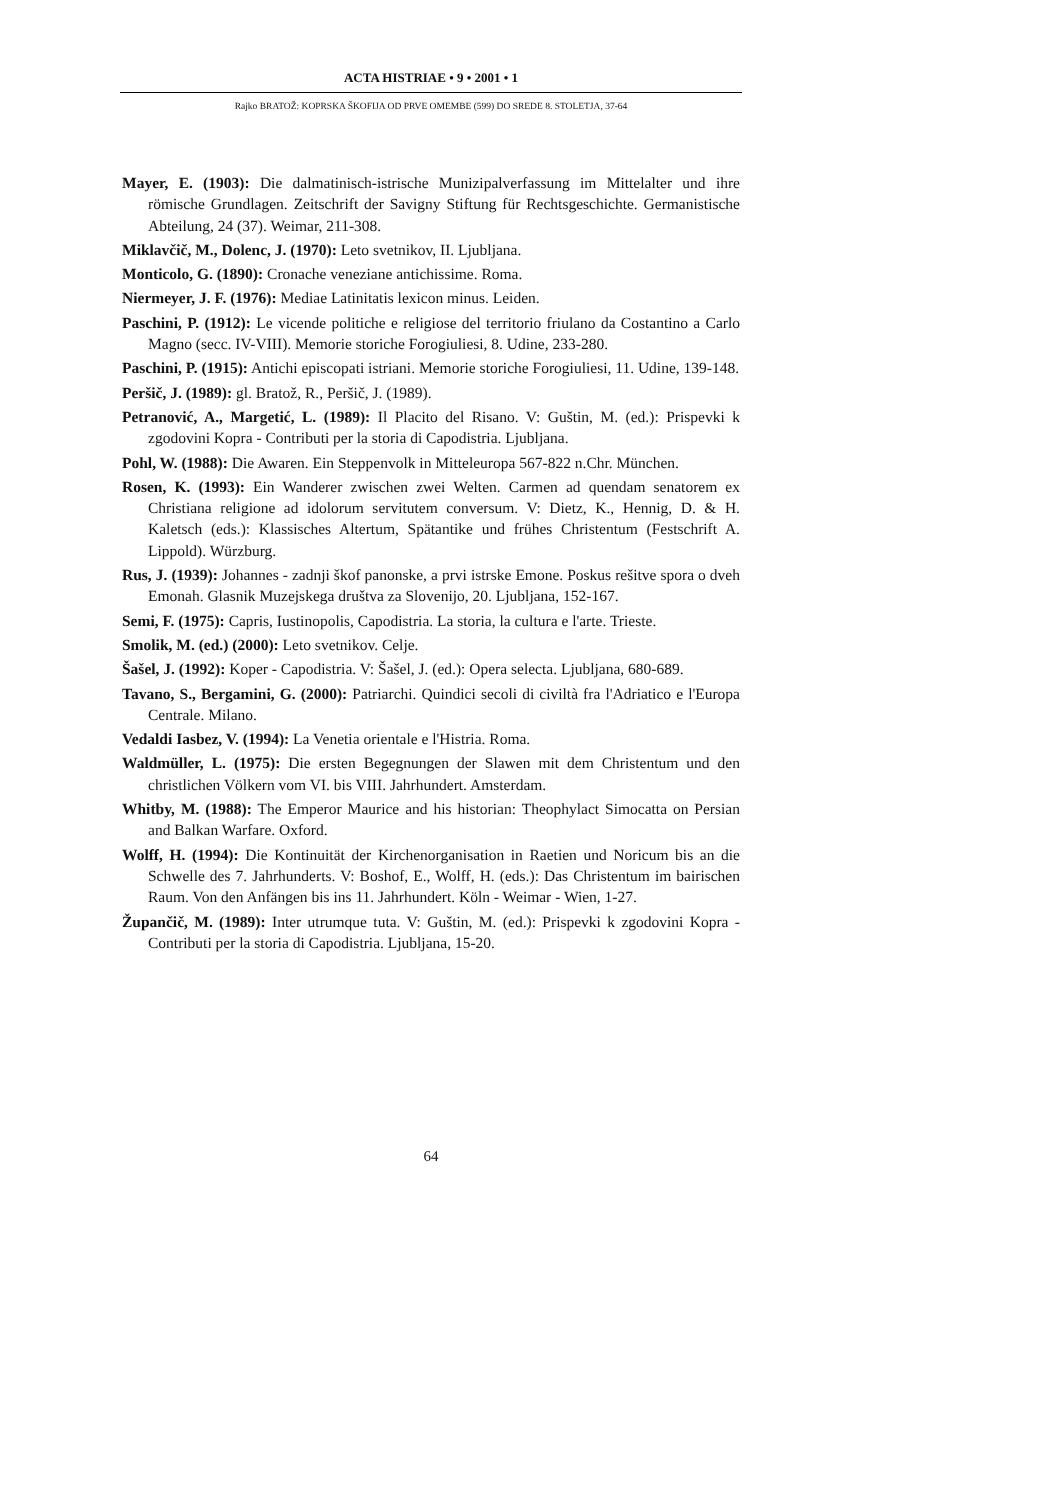ACTA HISTRIAE • 9 • 2001 • 1
Rajko BRATOŽ: KOPRSKA ŠKOFIJA OD PRVE OMEMBE (599) DO SREDE 8. STOLETJA, 37-64
Mayer, E. (1903): Die dalmatinisch-istrische Munizipalverfassung im Mittelalter und ihre römische Grundlagen. Zeitschrift der Savigny Stiftung für Rechtsgeschichte. Germanistische Abteilung, 24 (37). Weimar, 211-308.
Miklavčič, M., Dolenc, J. (1970): Leto svetnikov, II. Ljubljana.
Monticolo, G. (1890): Cronache veneziane antichissime. Roma.
Niermeyer, J. F. (1976): Mediae Latinitatis lexicon minus. Leiden.
Paschini, P. (1912): Le vicende politiche e religiose del territorio friulano da Costantino a Carlo Magno (secc. IV-VIII). Memorie storiche Forogiuliesi, 8. Udine, 233-280.
Paschini, P. (1915): Antichi episcopati istriani. Memorie storiche Forogiuliesi, 11. Udine, 139-148.
Peršič, J. (1989): gl. Bratož, R., Peršič, J. (1989).
Petranović, A., Margetić, L. (1989): Il Placito del Risano. V: Guštin, M. (ed.): Prispevki k zgodovini Kopra - Contributi per la storia di Capodistria. Ljubljana.
Pohl, W. (1988): Die Awaren. Ein Steppenvolk in Mitteleuropa 567-822 n.Chr. München.
Rosen, K. (1993): Ein Wanderer zwischen zwei Welten. Carmen ad quendam senatorem ex Christiana religione ad idolorum servitutem conversum. V: Dietz, K., Hennig, D. & H. Kaletsch (eds.): Klassisches Altertum, Spätantike und frühes Christentum (Festschrift A. Lippold). Würzburg.
Rus, J. (1939): Johannes - zadnji škof panonske, a prvi istrske Emone. Poskus rešitve spora o dveh Emonah. Glasnik Muzejskega društva za Slovenijo, 20. Ljubljana, 152-167.
Semi, F. (1975): Capris, Iustinopolis, Capodistria. La storia, la cultura e l'arte. Trieste.
Smolik, M. (ed.) (2000): Leto svetnikov. Celje.
Šašel, J. (1992): Koper - Capodistria. V: Šašel, J. (ed.): Opera selecta. Ljubljana, 680-689.
Tavano, S., Bergamini, G. (2000): Patriarchi. Quindici secoli di civiltà fra l'Adriatico e l'Europa Centrale. Milano.
Vedaldi Iasbez, V. (1994): La Venetia orientale e l'Histria. Roma.
Waldmüller, L. (1975): Die ersten Begegnungen der Slawen mit dem Christentum und den christlichen Völkern vom VI. bis VIII. Jahrhundert. Amsterdam.
Whitby, M. (1988): The Emperor Maurice and his historian: Theophylact Simocatta on Persian and Balkan Warfare. Oxford.
Wolff, H. (1994): Die Kontinuität der Kirchenorganisation in Raetien und Noricum bis an die Schwelle des 7. Jahrhunderts. V: Boshof, E., Wolff, H. (eds.): Das Christentum im bairischen Raum. Von den Anfängen bis ins 11. Jahrhundert. Köln - Weimar - Wien, 1-27.
Župančič, M. (1989): Inter utrumque tuta. V: Guštin, M. (ed.): Prispevki k zgodovini Kopra - Contributi per la storia di Capodistria. Ljubljana, 15-20.
64